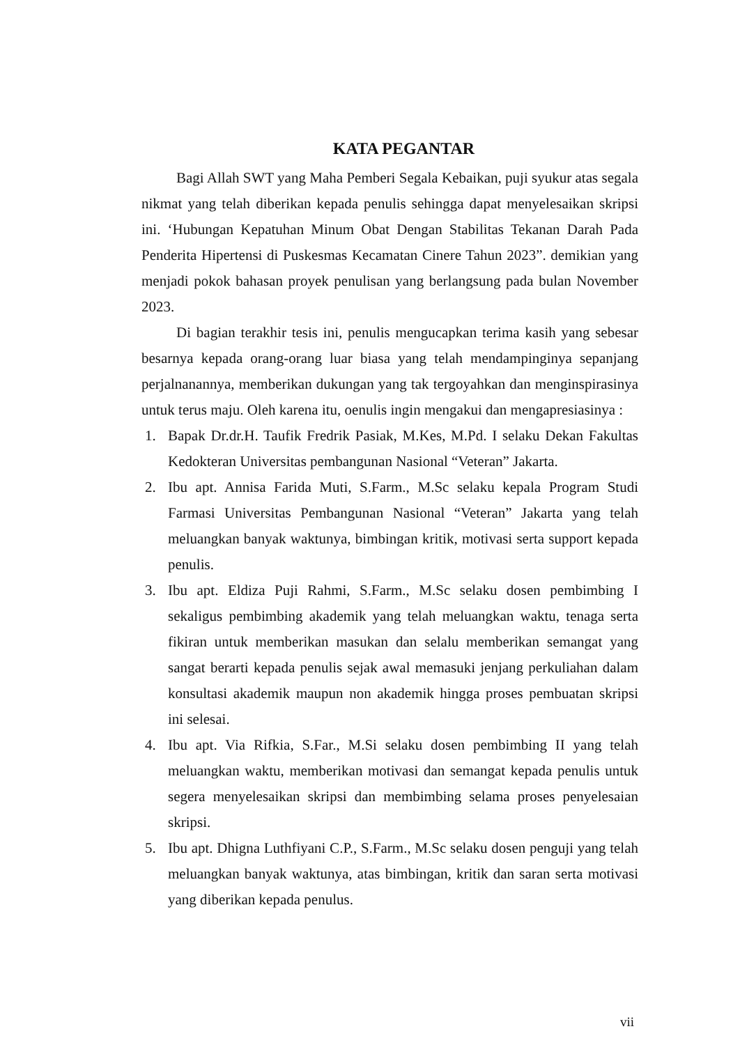KATA PEGANTAR
Bagi Allah SWT yang Maha Pemberi Segala Kebaikan, puji syukur atas segala nikmat yang telah diberikan kepada penulis sehingga dapat menyelesaikan skripsi ini. ‘Hubungan Kepatuhan Minum Obat Dengan Stabilitas Tekanan Darah Pada Penderita Hipertensi di Puskesmas Kecamatan Cinere Tahun 2023”. demikian yang menjadi pokok bahasan proyek penulisan yang berlangsung pada bulan November 2023.
Di bagian terakhir tesis ini, penulis mengucapkan terima kasih yang sebesar besarnya kepada orang-orang luar biasa yang telah mendampinginya sepanjang perjalnanannya, memberikan dukungan yang tak tergoyahkan dan menginspirasinya untuk terus maju. Oleh karena itu, oenulis ingin mengakui dan mengapresiasinya :
1. Bapak Dr.dr.H. Taufik Fredrik Pasiak, M.Kes, M.Pd. I selaku Dekan Fakultas Kedokteran Universitas pembangunan Nasional “Veteran” Jakarta.
2. Ibu apt. Annisa Farida Muti, S.Farm., M.Sc selaku kepala Program Studi Farmasi Universitas Pembangunan Nasional “Veteran” Jakarta yang telah meluangkan banyak waktunya, bimbingan kritik, motivasi serta support kepada penulis.
3. Ibu apt. Eldiza Puji Rahmi, S.Farm., M.Sc selaku dosen pembimbing I sekaligus pembimbing akademik yang telah meluangkan waktu, tenaga serta fikiran untuk memberikan masukan dan selalu memberikan semangat yang sangat berarti kepada penulis sejak awal memasuki jenjang perkuliahan dalam konsultasi akademik maupun non akademik hingga proses pembuatan skripsi ini selesai.
4. Ibu apt. Via Rifkia, S.Far., M.Si selaku dosen pembimbing II yang telah meluangkan waktu, memberikan motivasi dan semangat kepada penulis untuk segera menyelesaikan skripsi dan membimbing selama proses penyelesaian skripsi.
5. Ibu apt. Dhigna Luthfiyani C.P., S.Farm., M.Sc selaku dosen penguji yang telah meluangkan banyak waktunya, atas bimbingan, kritik dan saran serta motivasi yang diberikan kepada penulus.
vii